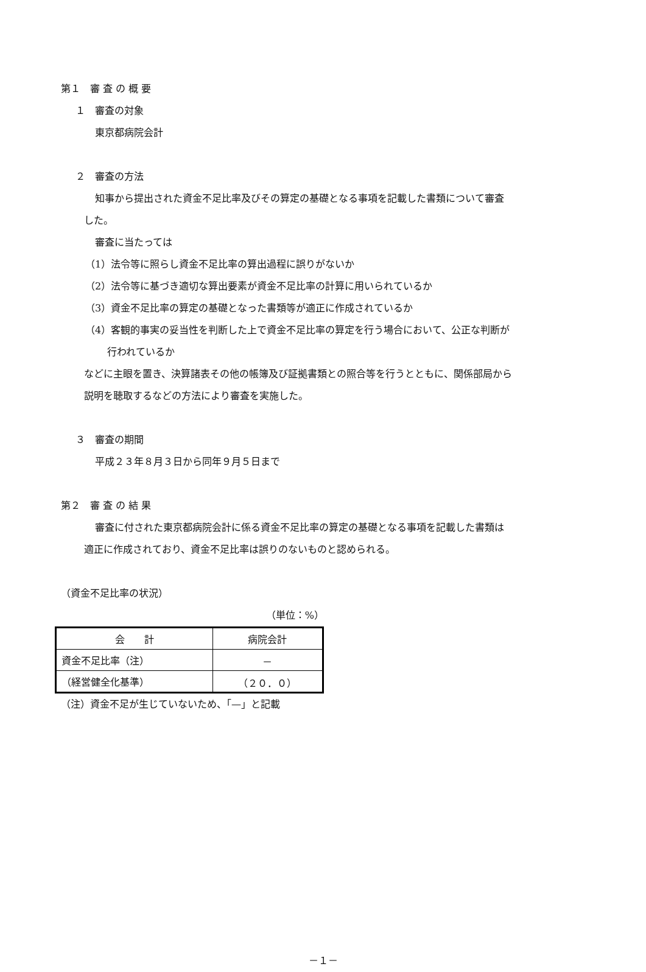第１　審 査 の 概 要
１　審査の対象
東京都病院会計
２　審査の方法
知事から提出された資金不足比率及びその算定の基礎となる事項を記載した書類について審査
した。
審査に当たっては
（1）法令等に照らし資金不足比率の算出過程に誤りがないか
（2）法令等に基づき適切な算出要素が資金不足比率の計算に用いられているか
（3）資金不足比率の算定の基礎となった書類等が適正に作成されているか
（4）客観的事実の妥当性を判断した上で資金不足比率の算定を行う場合において、公正な判断が
行われているか
などに主眼を置き、決算諸表その他の帳簿及び証拠書類との照合等を行うとともに、関係部局から
説明を聴取するなどの方法により審査を実施した。
３　審査の期間
平成２３年８月３日から同年９月５日まで
第２　審 査 の 結 果
審査に付された東京都病院会計に係る資金不足比率の算定の基礎となる事項を記載した書類は
適正に作成されており、資金不足比率は誤りのないものと認められる。
（資金不足比率の状況）
（単位：%）
| 会 計 | 病院会計 |
| --- | --- |
| 資金不足比率（注） | － |
| （経営健全化基準） | （２０．０） |
（注）資金不足が生じていないため、「—」と記載
－１－